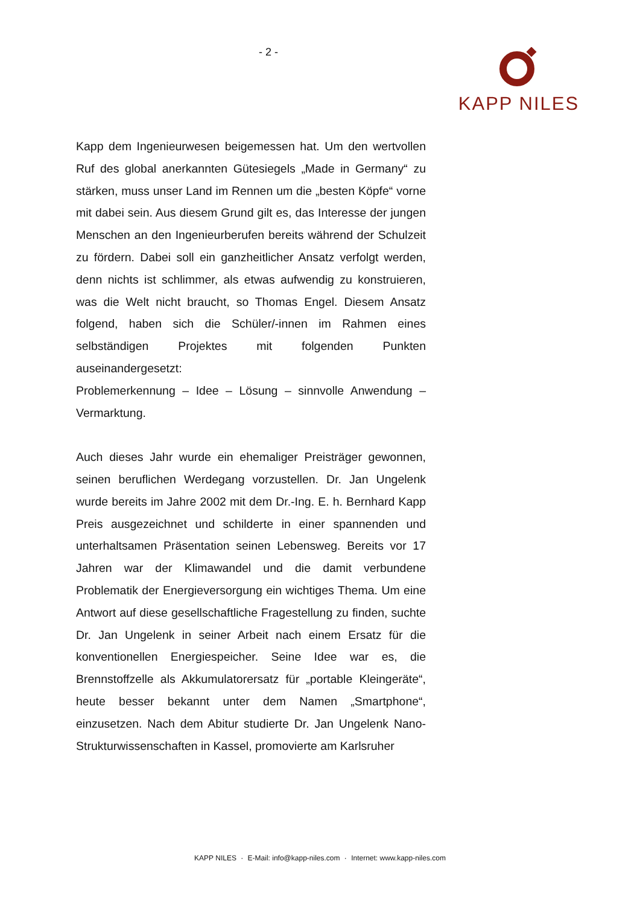- 2 - KAPP NILES
Kapp dem Ingenieurwesen beigemessen hat. Um den wertvollen Ruf des global anerkannten Gütesiegels „Made in Germany“ zu stärken, muss unser Land im Rennen um die „besten Köpfe“ vorne mit dabei sein. Aus diesem Grund gilt es, das Interesse der jungen Menschen an den Ingenieurberufen bereits während der Schulzeit zu fördern. Dabei soll ein ganzheitlicher Ansatz verfolgt werden, denn nichts ist schlimmer, als etwas aufwendig zu konstruieren, was die Welt nicht braucht, so Thomas Engel. Diesem Ansatz folgend, haben sich die Schüler/-innen im Rahmen eines selbständigen Projektes mit folgenden Punkten auseinandergesetzt:
Problemerkennung – Idee – Lösung – sinnvolle Anwendung – Vermarktung.
Auch dieses Jahr wurde ein ehemaliger Preisträger gewonnen, seinen beruflichen Werdegang vorzustellen. Dr. Jan Ungelenk wurde bereits im Jahre 2002 mit dem Dr.-Ing. E. h. Bernhard Kapp Preis ausgezeichnet und schilderte in einer spannenden und unterhaltsamen Präsentation seinen Lebensweg. Bereits vor 17 Jahren war der Klimawandel und die damit verbundene Problematik der Energieversorgung ein wichtiges Thema. Um eine Antwort auf diese gesellschaftliche Fragestellung zu finden, suchte Dr. Jan Ungelenk in seiner Arbeit nach einem Ersatz für die konventionellen Energiespeicher. Seine Idee war es, die Brennstoffzelle als Akkumulatorersatz für „portable Kleingeräte“, heute besser bekannt unter dem Namen „Smartphone“, einzusetzen. Nach dem Abitur studierte Dr. Jan Ungelenk Nano-Strukturwissenschaften in Kassel, promovierte am Karlsruher
KAPP NILES · E-Mail: info@kapp-niles.com · Internet: www.kapp-niles.com